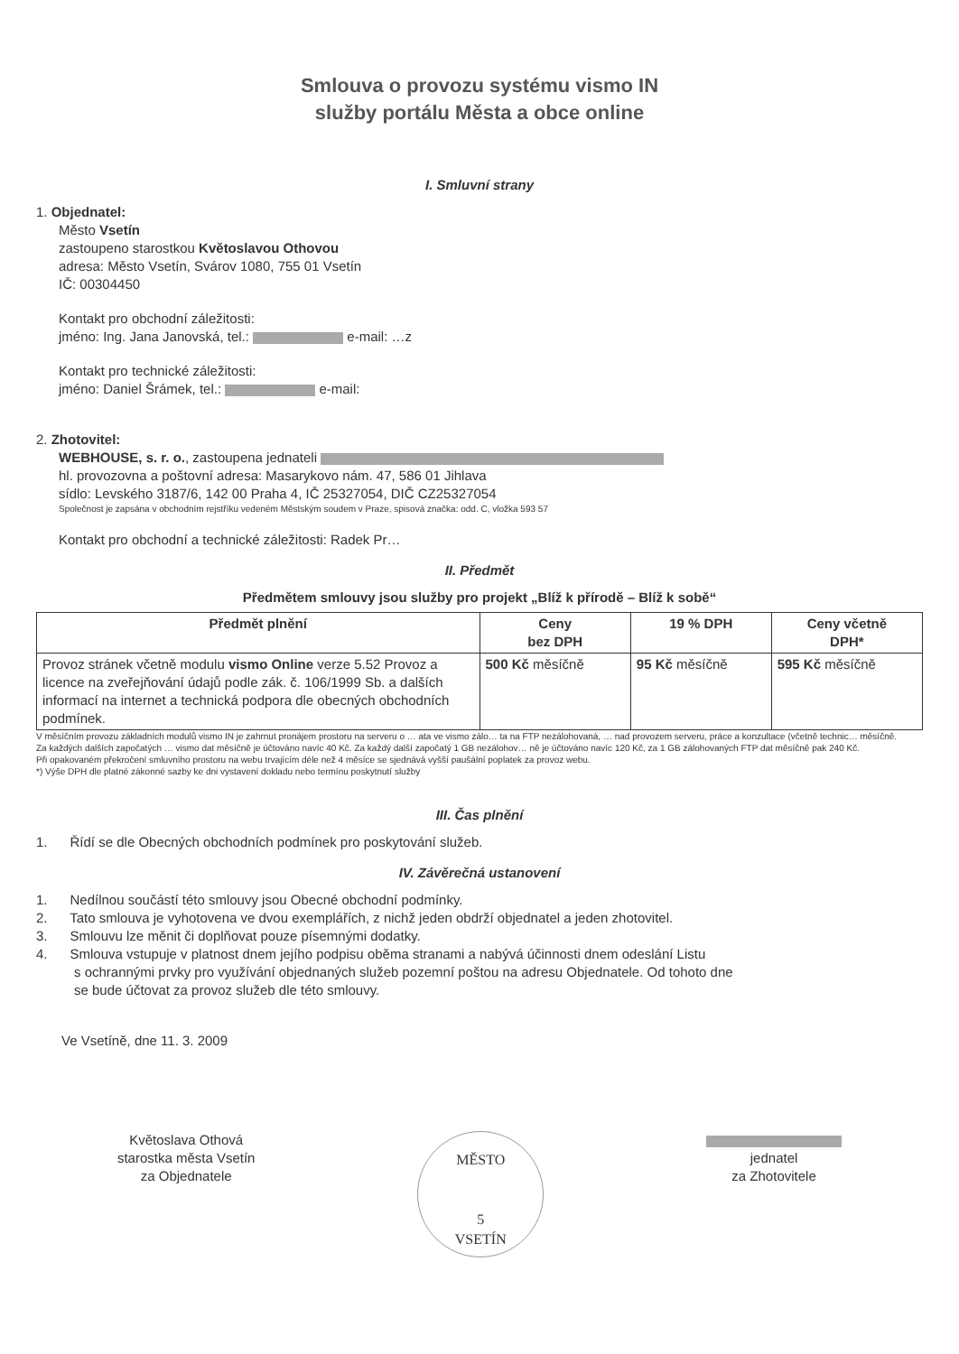Smlouva o provozu systému vismo IN
služby portálu Města a obce online
I. Smluvní strany
1. Objednatel:
Město Vsetín
zastoupeno starostkou Květoslavou Othovou
adresa: Město Vsetín, Svárov 1080, 755 01 Vsetín
IČ: 00304450
Kontakt pro obchodní záležitosti:
jméno: Ing. Jana Janovská, tel.: e-mail: …z
Kontakt pro technické záležitosti:
jméno: Daniel Šrámek, tel.: e-mail:
2. Zhotovitel:
WEBHOUSE, s. r. o., zastoupena jednateli
hl. provozovna a poštovní adresa: Masarykovo nám. 47, 586 01 Jihlava
sídlo: Levského 3187/6, 142 00 Praha 4, IČ 25327054, DIČ CZ25327054
Společnost je zapsána v obchodním rejstříku vedeném Městským soudem v Praze, spisová značka: odd. C, vložka 593 57
Kontakt pro obchodní a technické záležitosti: Radek Pr…
II. Předmět
Předmětem smlouvy jsou služby pro projekt „Blíž k přírodě – Blíž k sobě“
| Předmět plnění | Ceny bez DPH | 19 % DPH | Ceny včetně DPH* |
| --- | --- | --- | --- |
| Provoz stránek včetně modulu vismo Online verze 5.52 Provoz a licence na zveřejňování údajů podle zák. č. 106/1999 Sb. a dalších informací na internet a technická podpora dle obecných obchodních podmínek. | 500 Kč měsíčně | 95 Kč měsíčně | 595 Kč měsíčně |
V měsíčním provozu základních modulů vismo IN je zahrnut pronájem prostoru na serveru o … ata ve vismo zálo… ta na FTP nezálohovaná, … nad provozem serveru, práce a konzultace (včetně technic… měsíčně.
Za každých dalších započatých … vismo dat měsíčně je účtováno navíc 40 Kč. Za každý další započatý 1 GB nezálohov… ně je účtováno navíc 120 Kč, za 1 GB zálohovaných FTP dat měsíčně pak 240 Kč.
Při opakovaném překročení smluvního prostoru na webu trvajícím déle než 4 měsíce se sjednává vyšší paušální poplatek za provoz webu.
*) Výše DPH dle platné zákonné sazby ke dni vystavení dokladu nebo termínu poskytnutí služby
III. Čas plnění
1. Řídí se dle Obecných obchodních podmínek pro poskytování služeb.
IV. Závěrečná ustanovení
1. Nedílnou součástí této smlouvy jsou Obecné obchodní podmínky.
2. Tato smlouva je vyhotovena ve dvou exemplářích, z nichž jeden obdrží objednatel a jeden zhotovitel.
3. Smlouvu lze měnit či doplňovat pouze písemnými dodatky.
4. Smlouva vstupuje v platnost dnem jejího podpisu oběma stranami a nabývá účinnosti dnem odeslání Listu
s ochrannými prvky pro využívání objednaných služeb pozemní poštou na adresu Objednatele. Od tohoto dne
se bude účtovat za provoz služeb dle této smlouvy.
Ve Vsetíně, dne 11. 3. 2009
Květoslava Othová
starostka města Vsetín
za Objednatele
MĚSTO
5
VSETÍN
jednatel
za Zhotovitele